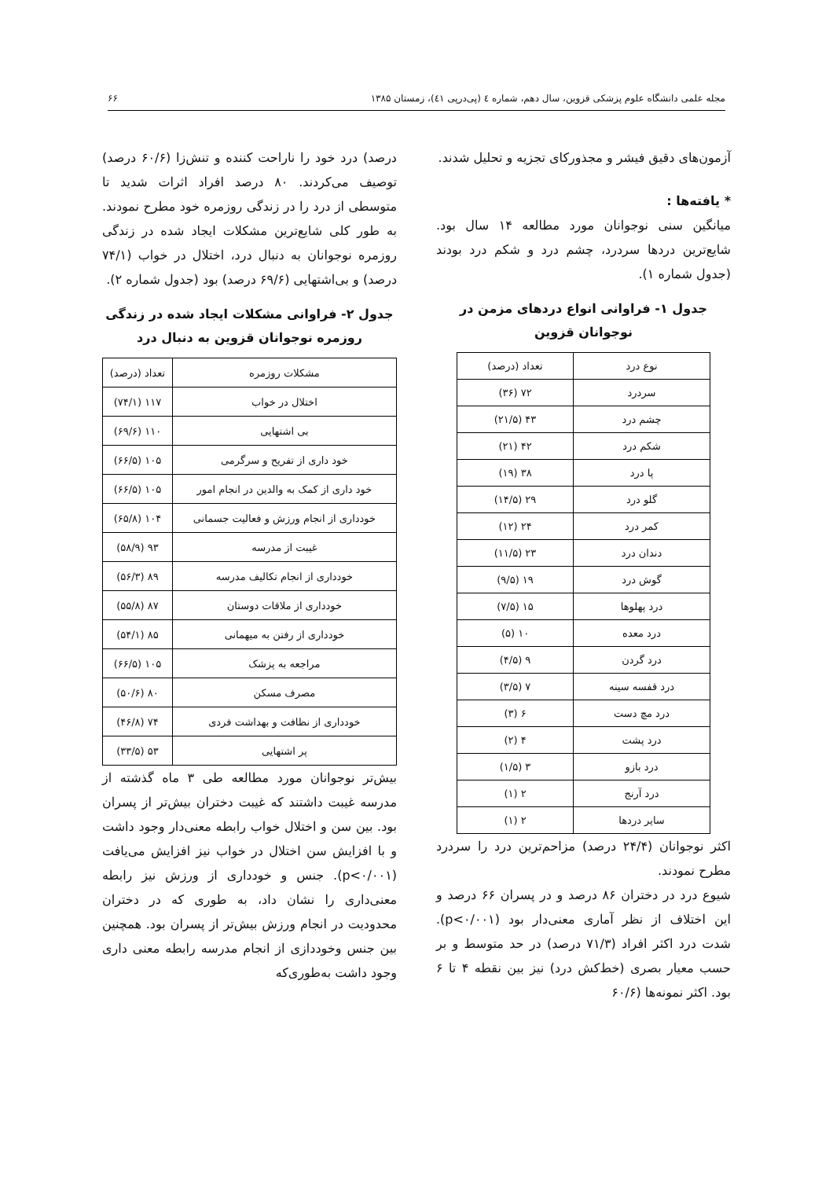مجله علمی دانشگاه علوم پزشکی قزوین، سال دهم، شماره ٤ (پی‌درپی ٤١)، زمستان ١٣٨۵ ۶۶
آزمون‌های دقیق فیشر و مجذورکای تجزیه و تحلیل شدند.
* یافته‌ها :
میانگین سنی نوجوانان مورد مطالعه ۱۴ سال بود. شایع‌ترین دردها سردرد، چشم درد و شکم درد بودند (جدول شماره ۱).
جدول ۱- فراوانی انواع دردهای مزمن در نوجوانان قزوین
| نوع درد | تعداد (درصد) |
| --- | --- |
| سردرد | ۷۲ (۳۶) |
| چشم درد | ۴۳ (۲۱/۵) |
| شکم درد | ۴۲ (۲۱) |
| پا درد | ۳۸ (۱۹) |
| گلو درد | ۲۹ (۱۴/۵) |
| کمر درد | ۲۴ (۱۲) |
| دندان درد | ۲۳ (۱۱/۵) |
| گوش درد | ۱۹ (۹/۵) |
| درد پهلوها | ۱۵ (۷/۵) |
| درد معده | ۱۰ (۵) |
| درد گردن | ۹ (۴/۵) |
| درد قفسه سینه | ۷ (۳/۵) |
| درد مچ دست | ۶ (۳) |
| درد پشت | ۴ (۲) |
| درد بازو | ۳ (۱/۵) |
| درد آرنج | ۲ (۱) |
| سایر دردها | ۲ (۱) |
اکثر نوجوانان (۲۴/۴ درصد) مزاحم‌ترین درد را سردرد مطرح نمودند.
شیوع درد در دختران ۸۶ درصد و در پسران ۶۶ درصد و این اختلاف از نظر آماری معنی‌دار بود (p<۰/۰۰۱). شدت درد اکثر افراد (۷۱/۳ درصد) در حد متوسط و بر حسب معیار بصری (خط‌کش درد) نیز بین نقطه ۴ تا ۶ بود. اکثر نمونه‌ها (۶۰/۶
درصد) درد خود را ناراحت کننده و تنش‌زا (۶۰/۶ درصد) توصیف می‌کردند. ۸۰ درصد افراد اثرات شدید تا متوسطی از درد را در زندگی روزمره خود مطرح نمودند. به طور کلی شایع‌ترین مشکلات ایجاد شده در زندگی روزمره نوجوانان به دنبال درد، اختلال در خواب (۷۴/۱ درصد) و بی‌اشتهایی (۶۹/۶ درصد) بود (جدول شماره ۲).
جدول ۲- فراوانی مشکلات ایجاد شده در زندگی روزمره نوجوانان قزوین به دنبال درد
| مشکلات روزمره | تعداد (درصد) |
| --- | --- |
| اختلال در خواب | ۱۱۷ (۷۴/۱) |
| بی اشتهایی | ۱۱۰ (۶۹/۶) |
| خود داری از تفریح و سرگرمی | ۱۰۵ (۶۶/۵) |
| خود داری از کمک به والدین در انجام امور | ۱۰۵ (۶۶/۵) |
| خودداری از انجام ورزش و فعالیت جسمانی | ۱۰۴ (۶۵/۸) |
| غیبت از مدرسه | ۹۳ (۵۸/۹) |
| خودداری از انجام تکالیف مدرسه | ۸۹ (۵۶/۳) |
| خودداری از ملاقات دوستان | ۸۷ (۵۵/۸) |
| خودداری از رفتن به میهمانی | ۸۵ (۵۴/۱) |
| مراجعه به پزشک | ۱۰۵ (۶۶/۵) |
| مصرف مسکن | ۸۰ (۵۰/۶) |
| خودداری از نظافت و بهداشت فردی | ۷۴ (۴۶/۸) |
| پر اشتهایی | ۵۳ (۳۳/۵) |
بیش‌تر نوجوانان مورد مطالعه طی ۳ ماه گذشته از مدرسه غیبت داشتند که غیبت دختران بیش‌تر از پسران بود. بین سن و اختلال خواب رابطه معنی‌دار وجود داشت و با افزایش سن اختلال در خواب نیز افزایش می‌یافت (p<۰/۰۰۱). جنس و خودداری از ورزش نیز رابطه معنی‌داری را نشان داد، به طوری که در دختران محدودیت در انجام ورزش بیش‌تر از پسران بود. همچنین بین جنس وخوددازی از انجام مدرسه رابطه معنی داری وجود داشت به‌طوری‌که